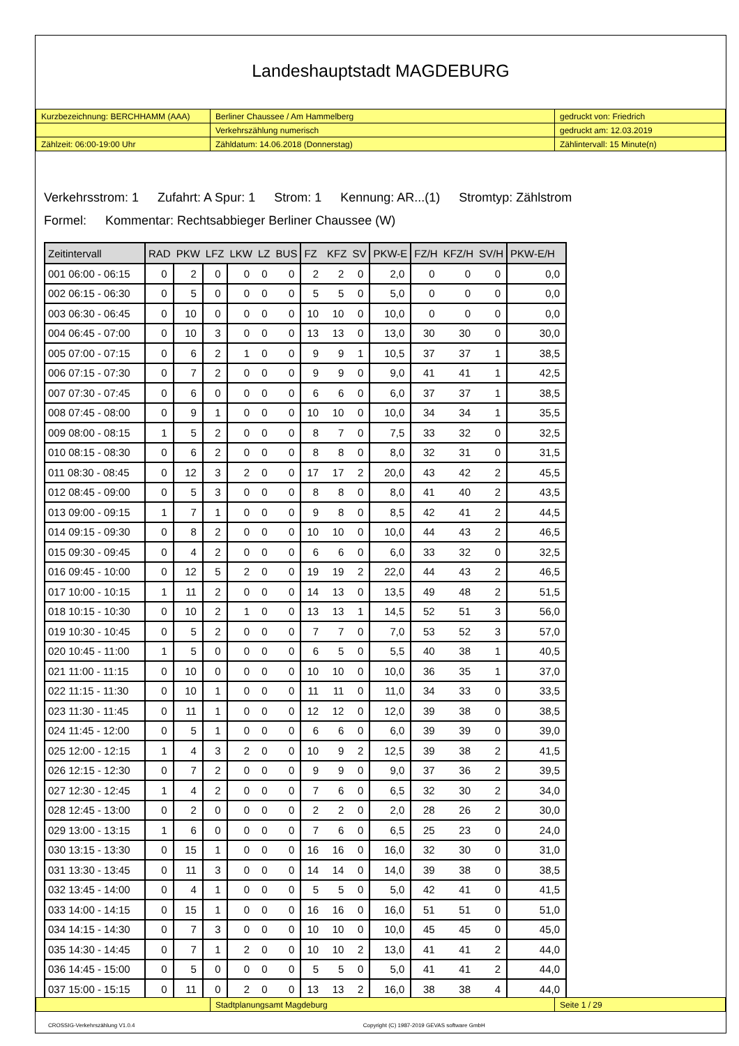Landeshauptstadt MAGDEBURG
| Kurzbezeichnung: BERCHHAMM (AAA) | Berliner Chaussee / Am Hammelberg | gedruckt von: Friedrich |
| | Verkehrszählung numerisch | gedruckt am: 12.03.2019 |
| Zählzeit: 06:00-19:00 Uhr | Zähldatum: 14.06.2018 (Donnerstag) | Zählintervall: 15 Minute(n) |
Verkehrsstrom: 1 Zufahrt: A Spur: 1 Strom: 1 Kennung: AR...(1) Stromtyp: Zählstrom
Formel: Kommentar: Rechtsabbieger Berliner Chaussee (W)
| Zeitintervall | RAD | PKW | LFZ | LKW | LZ | BUS | FZ | KFZ | SV | PKW-E | FZ/H | KFZ/H | SV/H | PKW-E/H |
| --- | --- | --- | --- | --- | --- | --- | --- | --- | --- | --- | --- | --- | --- | --- |
| 001 06:00 - 06:15 | 0 | 2 | 0 | 0 | 0 | 0 | 2 | 2 | 0 | 2,0 | 0 | 0 | 0 | 0,0 |
| 002 06:15 - 06:30 | 0 | 5 | 0 | 0 | 0 | 0 | 5 | 5 | 0 | 5,0 | 0 | 0 | 0 | 0,0 |
| 003 06:30 - 06:45 | 0 | 10 | 0 | 0 | 0 | 0 | 10 | 10 | 0 | 10,0 | 0 | 0 | 0 | 0,0 |
| 004 06:45 - 07:00 | 0 | 10 | 3 | 0 | 0 | 0 | 13 | 13 | 0 | 13,0 | 30 | 30 | 0 | 30,0 |
| 005 07:00 - 07:15 | 0 | 6 | 2 | 1 | 0 | 0 | 9 | 9 | 1 | 10,5 | 37 | 37 | 1 | 38,5 |
| 006 07:15 - 07:30 | 0 | 7 | 2 | 0 | 0 | 0 | 9 | 9 | 0 | 9,0 | 41 | 41 | 1 | 42,5 |
| 007 07:30 - 07:45 | 0 | 6 | 0 | 0 | 0 | 0 | 6 | 6 | 0 | 6,0 | 37 | 37 | 1 | 38,5 |
| 008 07:45 - 08:00 | 0 | 9 | 1 | 0 | 0 | 0 | 10 | 10 | 0 | 10,0 | 34 | 34 | 1 | 35,5 |
| 009 08:00 - 08:15 | 1 | 5 | 2 | 0 | 0 | 0 | 8 | 7 | 0 | 7,5 | 33 | 32 | 0 | 32,5 |
| 010 08:15 - 08:30 | 0 | 6 | 2 | 0 | 0 | 0 | 8 | 8 | 0 | 8,0 | 32 | 31 | 0 | 31,5 |
| 011 08:30 - 08:45 | 0 | 12 | 3 | 2 | 0 | 0 | 17 | 17 | 2 | 20,0 | 43 | 42 | 2 | 45,5 |
| 012 08:45 - 09:00 | 0 | 5 | 3 | 0 | 0 | 0 | 8 | 8 | 0 | 8,0 | 41 | 40 | 2 | 43,5 |
| 013 09:00 - 09:15 | 1 | 7 | 1 | 0 | 0 | 0 | 9 | 8 | 0 | 8,5 | 42 | 41 | 2 | 44,5 |
| 014 09:15 - 09:30 | 0 | 8 | 2 | 0 | 0 | 0 | 10 | 10 | 0 | 10,0 | 44 | 43 | 2 | 46,5 |
| 015 09:30 - 09:45 | 0 | 4 | 2 | 0 | 0 | 0 | 6 | 6 | 0 | 6,0 | 33 | 32 | 0 | 32,5 |
| 016 09:45 - 10:00 | 0 | 12 | 5 | 2 | 0 | 0 | 19 | 19 | 2 | 22,0 | 44 | 43 | 2 | 46,5 |
| 017 10:00 - 10:15 | 1 | 11 | 2 | 0 | 0 | 0 | 14 | 13 | 0 | 13,5 | 49 | 48 | 2 | 51,5 |
| 018 10:15 - 10:30 | 0 | 10 | 2 | 1 | 0 | 0 | 13 | 13 | 1 | 14,5 | 52 | 51 | 3 | 56,0 |
| 019 10:30 - 10:45 | 0 | 5 | 2 | 0 | 0 | 0 | 7 | 7 | 0 | 7,0 | 53 | 52 | 3 | 57,0 |
| 020 10:45 - 11:00 | 1 | 5 | 0 | 0 | 0 | 0 | 6 | 5 | 0 | 5,5 | 40 | 38 | 1 | 40,5 |
| 021 11:00 - 11:15 | 0 | 10 | 0 | 0 | 0 | 0 | 10 | 10 | 0 | 10,0 | 36 | 35 | 1 | 37,0 |
| 022 11:15 - 11:30 | 0 | 10 | 1 | 0 | 0 | 0 | 11 | 11 | 0 | 11,0 | 34 | 33 | 0 | 33,5 |
| 023 11:30 - 11:45 | 0 | 11 | 1 | 0 | 0 | 0 | 12 | 12 | 0 | 12,0 | 39 | 38 | 0 | 38,5 |
| 024 11:45 - 12:00 | 0 | 5 | 1 | 0 | 0 | 0 | 6 | 6 | 0 | 6,0 | 39 | 39 | 0 | 39,0 |
| 025 12:00 - 12:15 | 1 | 4 | 3 | 2 | 0 | 0 | 10 | 9 | 2 | 12,5 | 39 | 38 | 2 | 41,5 |
| 026 12:15 - 12:30 | 0 | 7 | 2 | 0 | 0 | 0 | 9 | 9 | 0 | 9,0 | 37 | 36 | 2 | 39,5 |
| 027 12:30 - 12:45 | 1 | 4 | 2 | 0 | 0 | 0 | 7 | 6 | 0 | 6,5 | 32 | 30 | 2 | 34,0 |
| 028 12:45 - 13:00 | 0 | 2 | 0 | 0 | 0 | 0 | 2 | 2 | 0 | 2,0 | 28 | 26 | 2 | 30,0 |
| 029 13:00 - 13:15 | 1 | 6 | 0 | 0 | 0 | 0 | 7 | 6 | 0 | 6,5 | 25 | 23 | 0 | 24,0 |
| 030 13:15 - 13:30 | 0 | 15 | 1 | 0 | 0 | 0 | 16 | 16 | 0 | 16,0 | 32 | 30 | 0 | 31,0 |
| 031 13:30 - 13:45 | 0 | 11 | 3 | 0 | 0 | 0 | 14 | 14 | 0 | 14,0 | 39 | 38 | 0 | 38,5 |
| 032 13:45 - 14:00 | 0 | 4 | 1 | 0 | 0 | 0 | 5 | 5 | 0 | 5,0 | 42 | 41 | 0 | 41,5 |
| 033 14:00 - 14:15 | 0 | 15 | 1 | 0 | 0 | 0 | 16 | 16 | 0 | 16,0 | 51 | 51 | 0 | 51,0 |
| 034 14:15 - 14:30 | 0 | 7 | 3 | 0 | 0 | 0 | 10 | 10 | 0 | 10,0 | 45 | 45 | 0 | 45,0 |
| 035 14:30 - 14:45 | 0 | 7 | 1 | 2 | 0 | 0 | 10 | 10 | 2 | 13,0 | 41 | 41 | 2 | 44,0 |
| 036 14:45 - 15:00 | 0 | 5 | 0 | 0 | 0 | 0 | 5 | 5 | 0 | 5,0 | 41 | 41 | 2 | 44,0 |
| 037 15:00 - 15:15 | 0 | 11 | 0 | 2 | 0 | 0 | 13 | 13 | 2 | 16,0 | 38 | 38 | 4 | 44,0 |
| | Stadtplanungsamt Magdeburg | Seite 1 / 29 |
CROSSIG-Verkehrszählung V1.0.4 Copyright (C) 1987-2019 GEVAS software GmbH